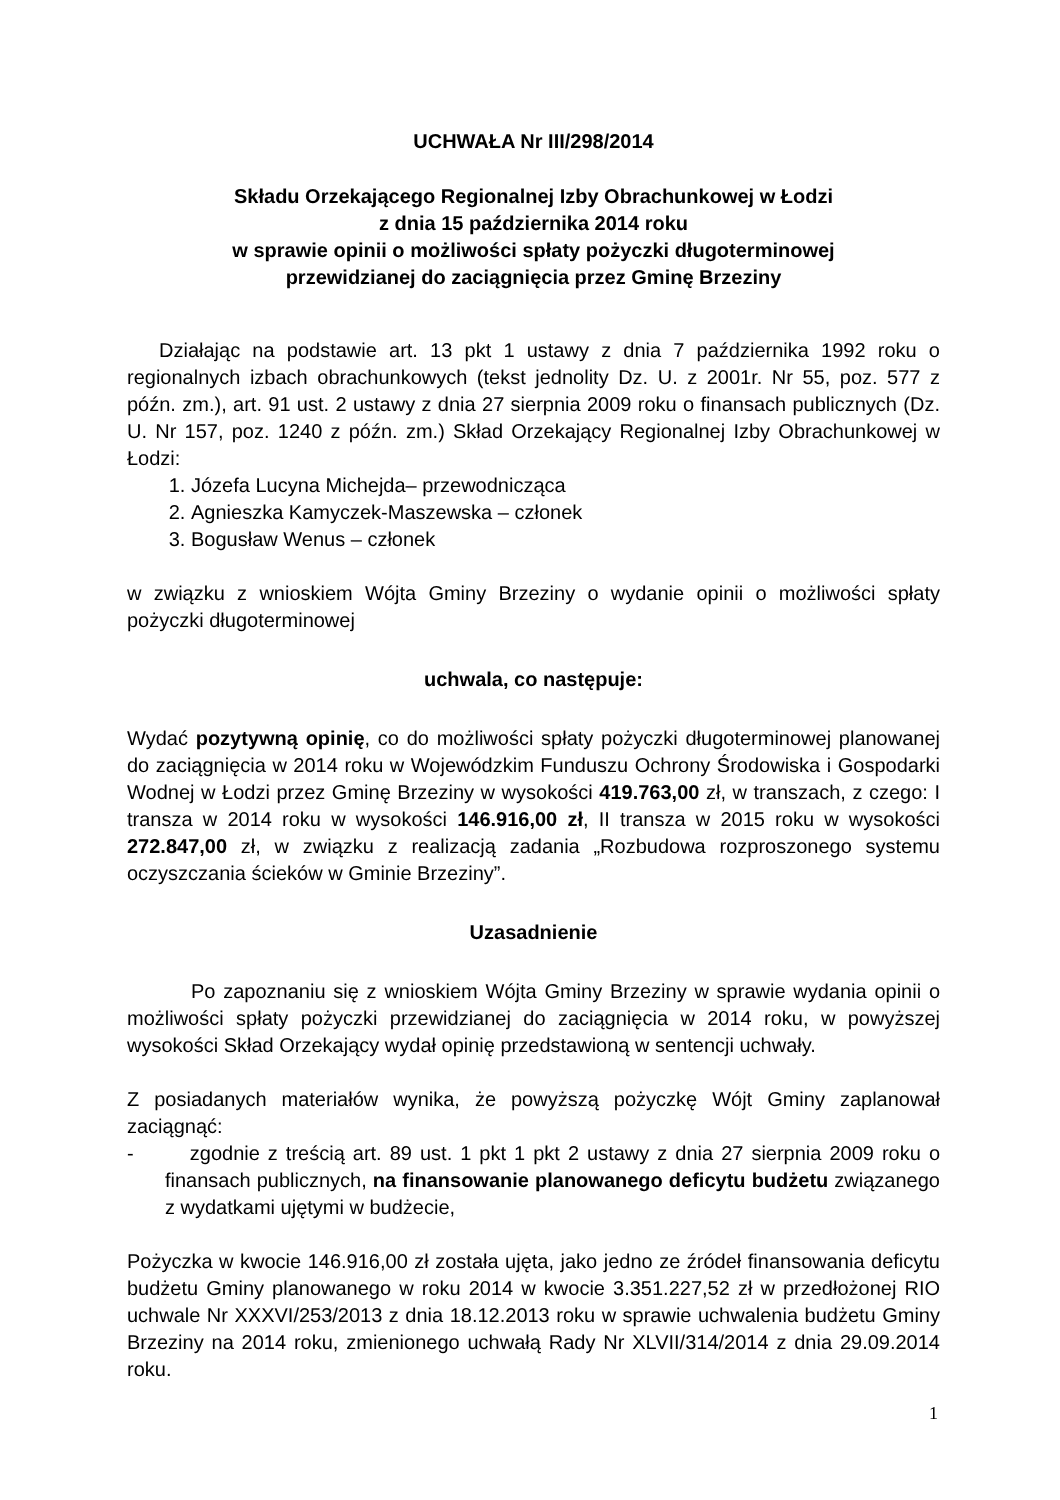UCHWAŁA Nr III/298/2014
Składu Orzekającego Regionalnej Izby Obrachunkowej w Łodzi
z dnia 15 października 2014 roku
w sprawie opinii o możliwości spłaty pożyczki długoterminowej
przewidzianej do zaciągnięcia przez Gminę Brzeziny
Działając na podstawie art. 13 pkt 1 ustawy z dnia 7 października 1992 roku o regionalnych izbach obrachunkowych (tekst jednolity Dz. U. z 2001r. Nr 55, poz. 577 z późn. zm.), art. 91 ust. 2 ustawy z dnia 27 sierpnia 2009 roku o finansach publicznych (Dz. U. Nr 157, poz. 1240 z późn. zm.) Skład Orzekający Regionalnej Izby Obrachunkowej w Łodzi:
1. Józefa Lucyna Michejda– przewodnicząca
2. Agnieszka Kamyczek-Maszewska – członek
3. Bogusław Wenus – członek
w związku z wnioskiem Wójta Gminy Brzeziny o wydanie opinii o możliwości spłaty pożyczki długoterminowej
uchwala, co następuje:
Wydać pozytywną opinię, co do możliwości spłaty pożyczki długoterminowej planowanej do zaciągnięcia w 2014 roku w Wojewódzkim Funduszu Ochrony Środowiska i Gospodarki Wodnej w Łodzi przez Gminę Brzeziny w wysokości 419.763,00 zł, w transzach, z czego: I transza w 2014 roku w wysokości 146.916,00 zł, II transza w 2015 roku w wysokości 272.847,00 zł, w związku z realizacją zadania „Rozbudowa rozproszonego systemu oczyszczania ścieków w Gminie Brzeziny”.
Uzasadnienie
Po zapoznaniu się z wnioskiem Wójta Gminy Brzeziny w sprawie wydania opinii o możliwości spłaty pożyczki przewidzianej do zaciągnięcia w 2014 roku, w powyższej wysokości Skład Orzekający wydał opinię przedstawioną w sentencji uchwały.
Z posiadanych materiałów wynika, że powyższą pożyczkę Wójt Gminy zaplanował zaciągnąć:
- zgodnie z treścią art. 89 ust. 1 pkt 1 pkt 2 ustawy z dnia 27 sierpnia 2009 roku o finansach publicznych, na finansowanie planowanego deficytu budżetu związanego z wydatkami ujętymi w budżecie,
Pożyczka w kwocie 146.916,00 zł została ujęta, jako jedno ze źródeł finansowania deficytu budżetu Gminy planowanego w roku 2014 w kwocie 3.351.227,52 zł w przedłożonej RIO uchwale Nr XXXVI/253/2013 z dnia 18.12.2013 roku w sprawie uchwalenia budżetu Gminy Brzeziny na 2014 roku, zmienionego uchwałą Rady Nr XLVII/314/2014 z dnia 29.09.2014 roku.
1